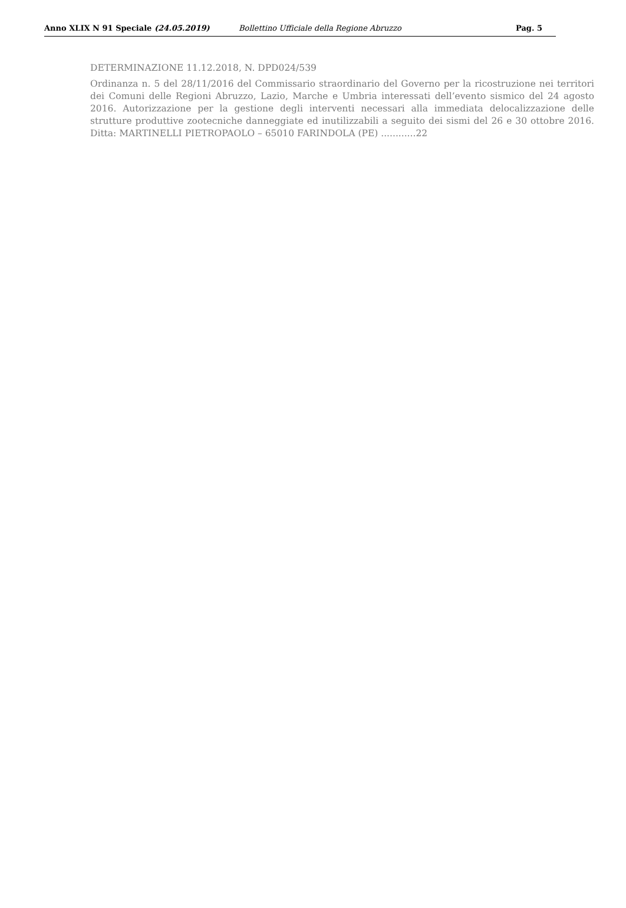Anno XLIX N 91 Speciale (24.05.2019) Bollettino Ufficiale della Regione Abruzzo Pag. 5
DETERMINAZIONE 11.12.2018, N. DPD024/539
Ordinanza n. 5 del 28/11/2016 del Commissario straordinario del Governo per la ricostruzione nei territori dei Comuni delle Regioni Abruzzo, Lazio, Marche e Umbria interessati dell’evento sismico del 24 agosto 2016. Autorizzazione per la gestione degli interventi necessari alla immediata delocalizzazione delle strutture produttive zootecniche danneggiate ed inutilizzabili a seguito dei sismi del 26 e 30 ottobre 2016. Ditta: MARTINELLI PIETROPAOLO – 65010 FARINDOLA (PE) ............22